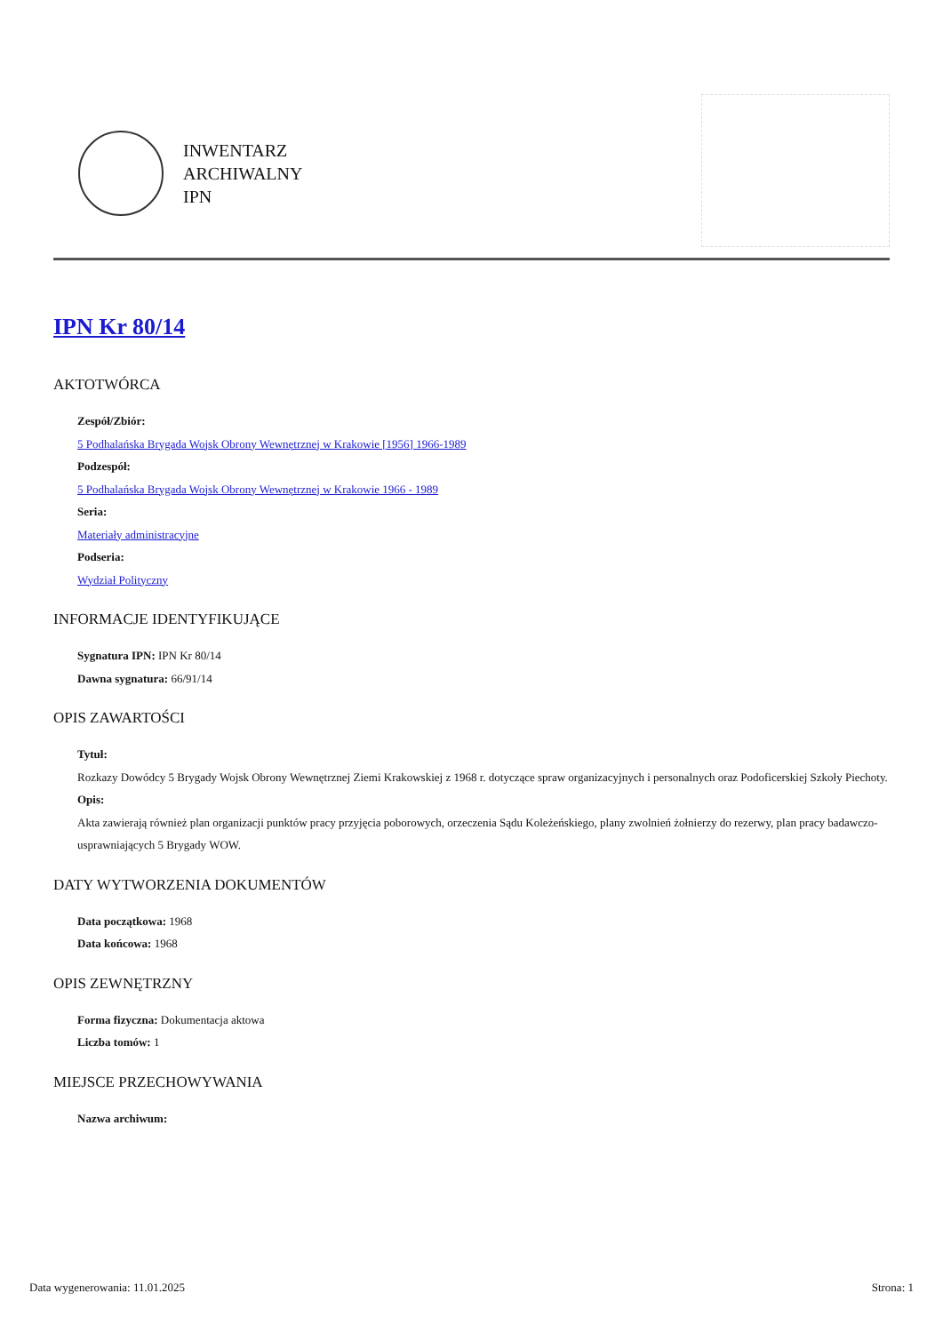INWENTARZ
ARCHIWALNY
IPN
IPN Kr 80/14
AKTOTWÓRCA
Zespół/Zbiór:
5 Podhalańska Brygada Wojsk Obrony Wewnętrznej w Krakowie [1956] 1966-1989
Podzespół:
5 Podhalańska Brygada Wojsk Obrony Wewnętrznej w Krakowie 1966 - 1989
Seria:
Materiały administracyjne
Podseria:
Wydział Polityczny
INFORMACJE IDENTYFIKUJĄCE
Sygnatura IPN: IPN Kr 80/14
Dawna sygnatura: 66/91/14
OPIS ZAWARTOŚCI
Tytuł:
Rozkazy Dowódcy 5 Brygady Wojsk Obrony Wewnętrznej Ziemi Krakowskiej z 1968 r. dotyczące spraw organizacyjnych i personalnych oraz Podoficerskiej Szkoły Piechoty.
Opis:
Akta zawierają również plan organizacji punktów pracy przyjęcia poborowych, orzeczenia Sądu Koleżeńskiego, plany zwolnień żołnierzy do rezerwy, plan pracy badawczo-usprawniających 5 Brygady WOW.
DATY WYTWORZENIA DOKUMENTÓW
Data początkowa: 1968
Data końcowa: 1968
OPIS ZEWNĘTRZNY
Forma fizyczna: Dokumentacja aktowa
Liczba tomów: 1
MIEJSCE PRZECHOWYWANIA
Nazwa archiwum:
Data wygenerowania: 11.01.2025 Strona: 1